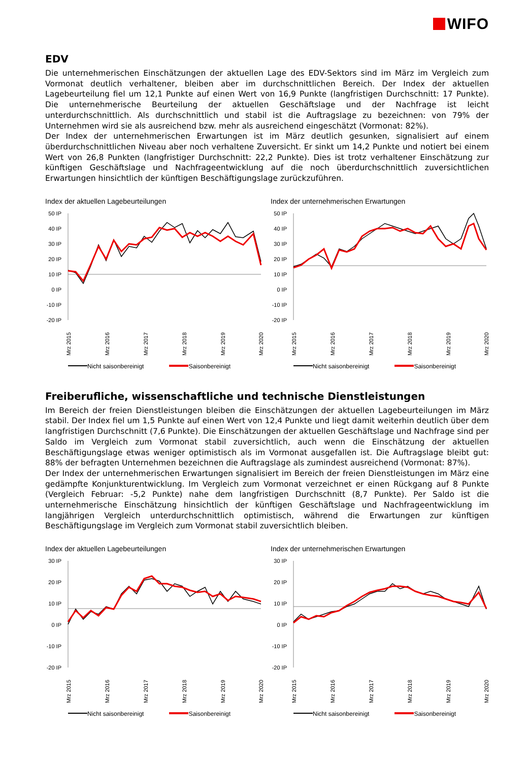WIFO
EDV
Die unternehmerischen Einschätzungen der aktuellen Lage des EDV-Sektors sind im März im Vergleich zum Vormonat deutlich verhaltener, bleiben aber im durchschnittlichen Bereich. Der Index der aktuellen Lagebeurteilung fiel um 12,1 Punkte auf einen Wert von 16,9 Punkte (langfristigen Durchschnitt: 17 Punkte). Die unternehmerische Beurteilung der aktuellen Geschäftslage und der Nachfrage ist leicht unterdurchschnittlich. Als durchschnittlich und stabil ist die Auftragslage zu bezeichnen: von 79% der Unternehmen wird sie als ausreichend bzw. mehr als ausreichend eingeschätzt (Vormonat: 82%).
Der Index der unternehmerischen Erwartungen ist im März deutlich gesunken, signalisiert auf einem überdurchschnittlichen Niveau aber noch verhaltene Zuversicht. Er sinkt um 14,2 Punkte und notiert bei einem Wert von 26,8 Punkten (langfristiger Durchschnitt: 22,2 Punkte). Dies ist trotz verhaltener Einschätzung zur künftigen Geschäftslage und Nachfrageentwicklung auf die noch überdurchschnittlich zuversichtlichen Erwartungen hinsichtlich der künftigen Beschäftigungslage zurückzuführen.
Index der aktuellen Lagebeurteilungen
50 IP
40 IP
30 IP
20 IP
10 IP
0 IP
-10 IP
-20 IP
Mrz 2015
Mrz 2016
Mrz 2017
Mrz 2018
Mrz 2019
Mrz 2020
Nicht saisonbereinigt Saisonbereinigt
Index der unternehmerischen Erwartungen
50 IP
40 IP
30 IP
20 IP
10 IP
0 IP
-10 IP
-20 IP
Mrz 2015
Mrz 2016
Mrz 2017
Mrz 2018
Mrz 2019
Mrz 2020
Nicht saisonbereinigt Saisonbereinigt
Freiberufliche, wissenschaftliche und technische Dienstleistungen
Im Bereich der freien Dienstleistungen bleiben die Einschätzungen der aktuellen Lagebeurteilungen im März stabil. Der Index fiel um 1,5 Punkte auf einen Wert von 12,4 Punkte und liegt damit weiterhin deutlich über dem langfristigen Durchschnitt (7,6 Punkte). Die Einschätzungen der aktuellen Geschäftslage und Nachfrage sind per Saldo im Vergleich zum Vormonat stabil zuversichtlich, auch wenn die Einschätzung der aktuellen Beschäftigungslage etwas weniger optimistisch als im Vormonat ausgefallen ist. Die Auftragslage bleibt gut: 88% der befragten Unternehmen bezeichnen die Auftragslage als zumindest ausreichend (Vormonat: 87%).
Der Index der unternehmerischen Erwartungen signalisiert im Bereich der freien Dienstleistungen im März eine gedämpfte Konjunkturentwicklung. Im Vergleich zum Vormonat verzeichnet er einen Rückgang auf 8 Punkte (Vergleich Februar: -5,2 Punkte) nahe dem langfristigen Durchschnitt (8,7 Punkte). Per Saldo ist die unternehmerische Einschätzung hinsichtlich der künftigen Geschäftslage und Nachfrageentwicklung im langjährigen Vergleich unterdurchschnittlich optimistisch, während die Erwartungen zur künftigen Beschäftigungslage im Vergleich zum Vormonat stabil zuversichtlich bleiben.
Index der aktuellen Lagebeurteilungen
30 IP
20 IP
10 IP
0 IP
-10 IP
-20 IP
Mrz 2015
Mrz 2016
Mrz 2017
Mrz 2018
Mrz 2019
Mrz 2020
Nicht saisonbereinigt Saisonbereinigt
Index der unternehmerischen Erwartungen
30 IP
20 IP
10 IP
0 IP
-10 IP
-20 IP
Mrz 2015
Mrz 2016
Mrz 2017
Mrz 2018
Mrz 2019
Mrz 2020
Nicht saisonbereinigt Saisonbereinigt